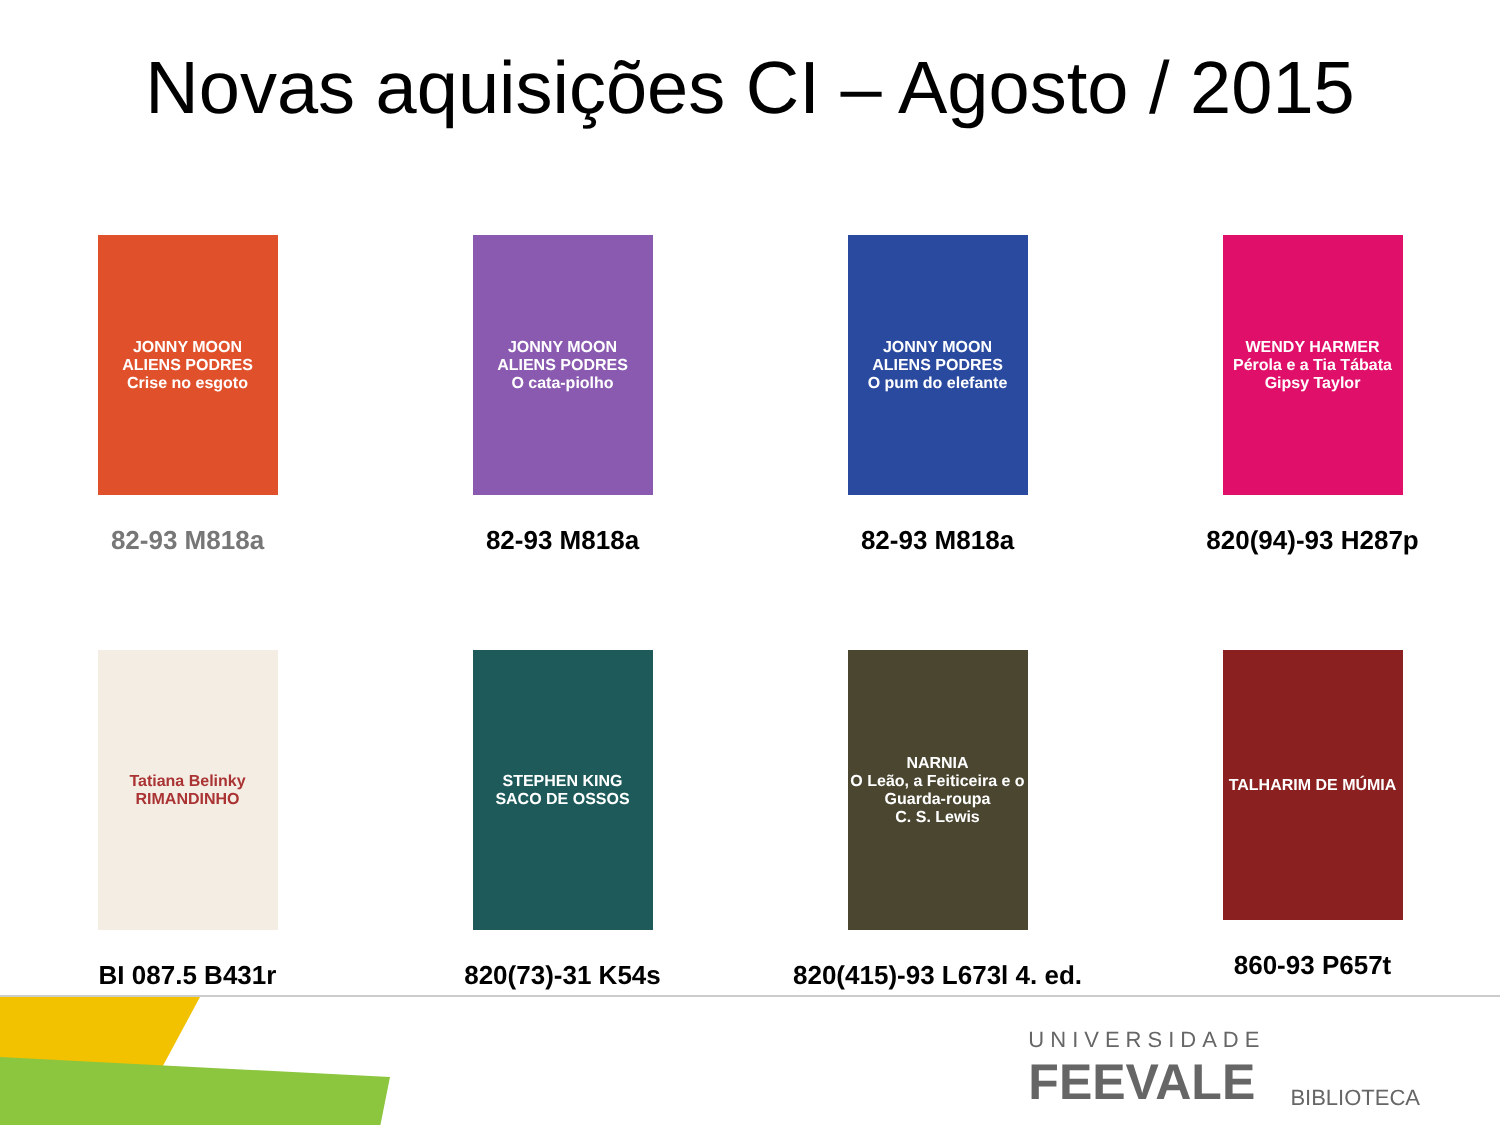Novas aquisições CI – Agosto / 2015
JONNY MOON
ALIENS PODRES
Crise no esgoto
82-93 M818a
JONNY MOON
ALIENS PODRES
O cata-piolho
82-93 M818a
JONNY MOON
ALIENS PODRES
O pum do elefante
82-93 M818a
WENDY HARMER
Pérola e a Tia Tábata
Gipsy Taylor
820(94)-93 H287p
Tatiana Belinky
RIMANDINHO
BI 087.5 B431r
STEPHEN KING
SACO DE OSSOS
820(73)-31 K54s
NARNIA
O Leão, a Feiticeira e o Guarda-roupa
C. S. Lewis
820(415)-93 L673l 4. ed.
TALHARIM DE MÚMIA
860-93 P657t
UNIVERSIDADE
FEEVALE
BIBLIOTECA